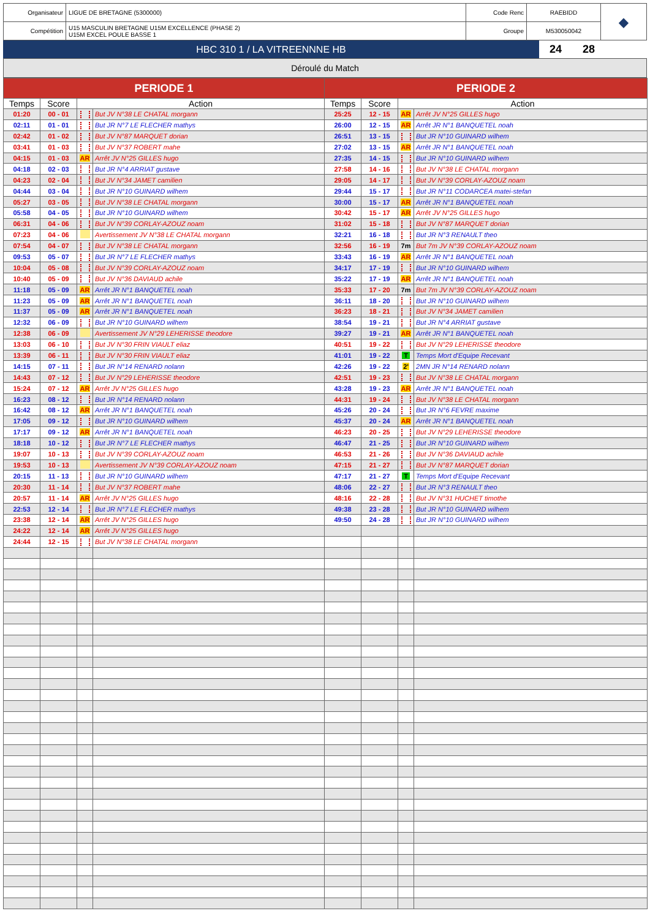| Organisateur | LIGUE DE BRETAGNE (5300000) | Code Renc | RAEBIDD | ◆ |
| Compétition | U15 MASCULIN BRETAGNE U15M EXCELLENCE (PHASE 2) U15M EXCEL POULE BASSE 1 | Groupe | M530050042 | |
| HBC 310 1 / LA VITREENNNE HB | 24 | 28 | |
Déroulé du Match
| PERIODE 1 | | | | PERIODE 2 | | | |
| --- | --- | --- | --- | --- | --- | --- | --- |
| Temps | Score | Action | | Temps | Score | Action | |
| 01:20 | 00 - 01 | . | But JV N°38 LE CHATAL morgann | 25:25 | 12 - 15 | AR | Arrêt JV N°25 GILLES hugo |
| 02:11 | 01 - 01 | . | But JR N°7 LE FLECHER mathys | 26:00 | 12 - 15 | AR | Arrêt JR N°1 BANQUETEL noah |
| 02:42 | 01 - 02 | . | But JV N°87 MARQUET dorian | 26:51 | 13 - 15 | . | But JR N°10 GUINARD wilhem |
| 03:41 | 01 - 03 | . | But JV N°37 ROBERT mahe | 27:02 | 13 - 15 | AR | Arrêt JR N°1 BANQUETEL noah |
| 04:15 | 01 - 03 | AR | Arrêt JV N°25 GILLES hugo | 27:35 | 14 - 15 | . | But JR N°10 GUINARD wilhem |
| 04:18 | 02 - 03 | . | But JR N°4 ARRIAT gustave | 27:58 | 14 - 16 | . | But JV N°38 LE CHATAL morgann |
| 04:23 | 02 - 04 | . | But JV N°34 JAMET camilien | 29:05 | 14 - 17 | . | But JV N°39 CORLAY-AZOUZ noam |
| 04:44 | 03 - 04 | . | But JR N°10 GUINARD wilhem | 29:44 | 15 - 17 | . | But JR N°11 CODARCEA matei-stefan |
| 05:27 | 03 - 05 | . | But JV N°38 LE CHATAL morgann | 30:00 | 15 - 17 | AR | Arrêt JR N°1 BANQUETEL noah |
| 05:58 | 04 - 05 | . | But JR N°10 GUINARD wilhem | 30:42 | 15 - 17 | AR | Arrêt JV N°25 GILLES hugo |
| 06:31 | 04 - 06 | . | But JV N°39 CORLAY-AZOUZ noam | 31:02 | 15 - 18 | . | But JV N°87 MARQUET dorian |
| 07:23 | 04 - 06 | | Avertissement JV N°38 LE CHATAL morgann | 32:21 | 16 - 18 | . | But JR N°3 RENAULT theo |
| 07:54 | 04 - 07 | . | But JV N°38 LE CHATAL morgann | 32:56 | 16 - 19 | 7m | But 7m JV N°39 CORLAY-AZOUZ noam |
| 09:53 | 05 - 07 | . | But JR N°7 LE FLECHER mathys | 33:43 | 16 - 19 | AR | Arrêt JR N°1 BANQUETEL noah |
| 10:04 | 05 - 08 | . | But JV N°39 CORLAY-AZOUZ noam | 34:17 | 17 - 19 | . | But JR N°10 GUINARD wilhem |
| 10:40 | 05 - 09 | . | But JV N°36 DAVIAUD achile | 35:22 | 17 - 19 | AR | Arrêt JR N°1 BANQUETEL noah |
| 11:18 | 05 - 09 | AR | Arrêt JR N°1 BANQUETEL noah | 35:33 | 17 - 20 | 7m | But 7m JV N°39 CORLAY-AZOUZ noam |
| 11:23 | 05 - 09 | AR | Arrêt JR N°1 BANQUETEL noah | 36:11 | 18 - 20 | . | But JR N°10 GUINARD wilhem |
| 11:37 | 05 - 09 | AR | Arrêt JR N°1 BANQUETEL noah | 36:23 | 18 - 21 | . | But JV N°34 JAMET camilien |
| 12:32 | 06 - 09 | . | But JR N°10 GUINARD wilhem | 38:54 | 19 - 21 | . | But JR N°4 ARRIAT gustave |
| 12:38 | 06 - 09 | | Avertissement JV N°29 LEHERISSE theodore | 39:27 | 19 - 21 | AR | Arrêt JR N°1 BANQUETEL noah |
| 13:03 | 06 - 10 | . | But JV N°30 FRIN VIAULT eliaz | 40:51 | 19 - 22 | . | But JV N°29 LEHERISSE theodore |
| 13:39 | 06 - 11 | . | But JV N°30 FRIN VIAULT eliaz | 41:01 | 19 - 22 | T | Temps Mort d'Equipe Recevant |
| 14:15 | 07 - 11 | . | But JR N°14 RENARD nolann | 42:26 | 19 - 22 | 2' | 2MN JR N°14 RENARD nolann |
| 14:43 | 07 - 12 | . | But JV N°29 LEHERISSE theodore | 42:51 | 19 - 23 | . | But JV N°38 LE CHATAL morgann |
| 15:24 | 07 - 12 | AR | Arrêt JV N°25 GILLES hugo | 43:28 | 19 - 23 | AR | Arrêt JR N°1 BANQUETEL noah |
| 16:23 | 08 - 12 | . | But JR N°14 RENARD nolann | 44:31 | 19 - 24 | . | But JV N°38 LE CHATAL morgann |
| 16:42 | 08 - 12 | AR | Arrêt JR N°1 BANQUETEL noah | 45:26 | 20 - 24 | . | But JR N°6 FEVRE maxime |
| 17:05 | 09 - 12 | . | But JR N°10 GUINARD wilhem | 45:37 | 20 - 24 | AR | Arrêt JR N°1 BANQUETEL noah |
| 17:17 | 09 - 12 | AR | Arrêt JR N°1 BANQUETEL noah | 46:23 | 20 - 25 | . | But JV N°29 LEHERISSE theodore |
| 18:18 | 10 - 12 | . | But JR N°7 LE FLECHER mathys | 46:47 | 21 - 25 | . | But JR N°10 GUINARD wilhem |
| 19:07 | 10 - 13 | . | But JV N°39 CORLAY-AZOUZ noam | 46:53 | 21 - 26 | . | But JV N°36 DAVIAUD achile |
| 19:53 | 10 - 13 | | Avertissement JV N°39 CORLAY-AZOUZ noam | 47:15 | 21 - 27 | . | But JV N°87 MARQUET dorian |
| 20:15 | 11 - 13 | . | But JR N°10 GUINARD wilhem | 47:17 | 21 - 27 | T | Temps Mort d'Equipe Recevant |
| 20:30 | 11 - 14 | . | But JV N°37 ROBERT mahe | 48:06 | 22 - 27 | . | But JR N°3 RENAULT theo |
| 20:57 | 11 - 14 | AR | Arrêt JV N°25 GILLES hugo | 48:16 | 22 - 28 | . | But JV N°31 HUCHET timothe |
| 22:53 | 12 - 14 | . | But JR N°7 LE FLECHER mathys | 49:38 | 23 - 28 | . | But JR N°10 GUINARD wilhem |
| 23:38 | 12 - 14 | AR | Arrêt JV N°25 GILLES hugo | 49:50 | 24 - 28 | . | But JR N°10 GUINARD wilhem |
| 24:22 | 12 - 14 | AR | Arrêt JV N°25 GILLES hugo | | | | |
| 24:44 | 12 - 15 | . | But JV N°38 LE CHATAL morgann | | | | |